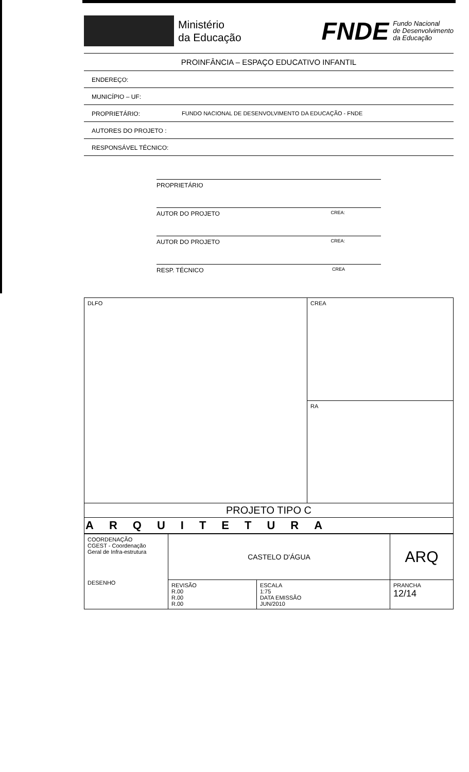Ministério
da Educação
FNDE Fundo Nacional
de Desenvolvimento
da Educação
PROINFÂNCIA – ESPAÇO EDUCATIVO INFANTIL
ENDEREÇO:
MUNICÍPIO – UF:
PROPRIETÁRIO: FUNDO NACIONAL DE DESENVOLVIMENTO DA EDUCAÇÃO - FNDE
AUTORES DO PROJETO :
RESPONSÁVEL TÉCNICO:
PROPRIETÁRIO
AUTOR DO PROJETO CREA:
AUTOR DO PROJETO CREA:
RESP. TÉCNICO CREA
| DLFO | CREA |
| | RA |
| PROJETO TIPO C | |
| ARQUITETURA | |
| COORDENAÇÃO CGEST - Coordenação Geral de Infra-estrutura DESENHO | CASTELO D'ÁGUA | | ARQ |
| | REVISÃO R.00 R.00 R.00 | ESCALA 1:75 DATA EMISSÃO JUN/2010 | PRANCHA 12/14 |